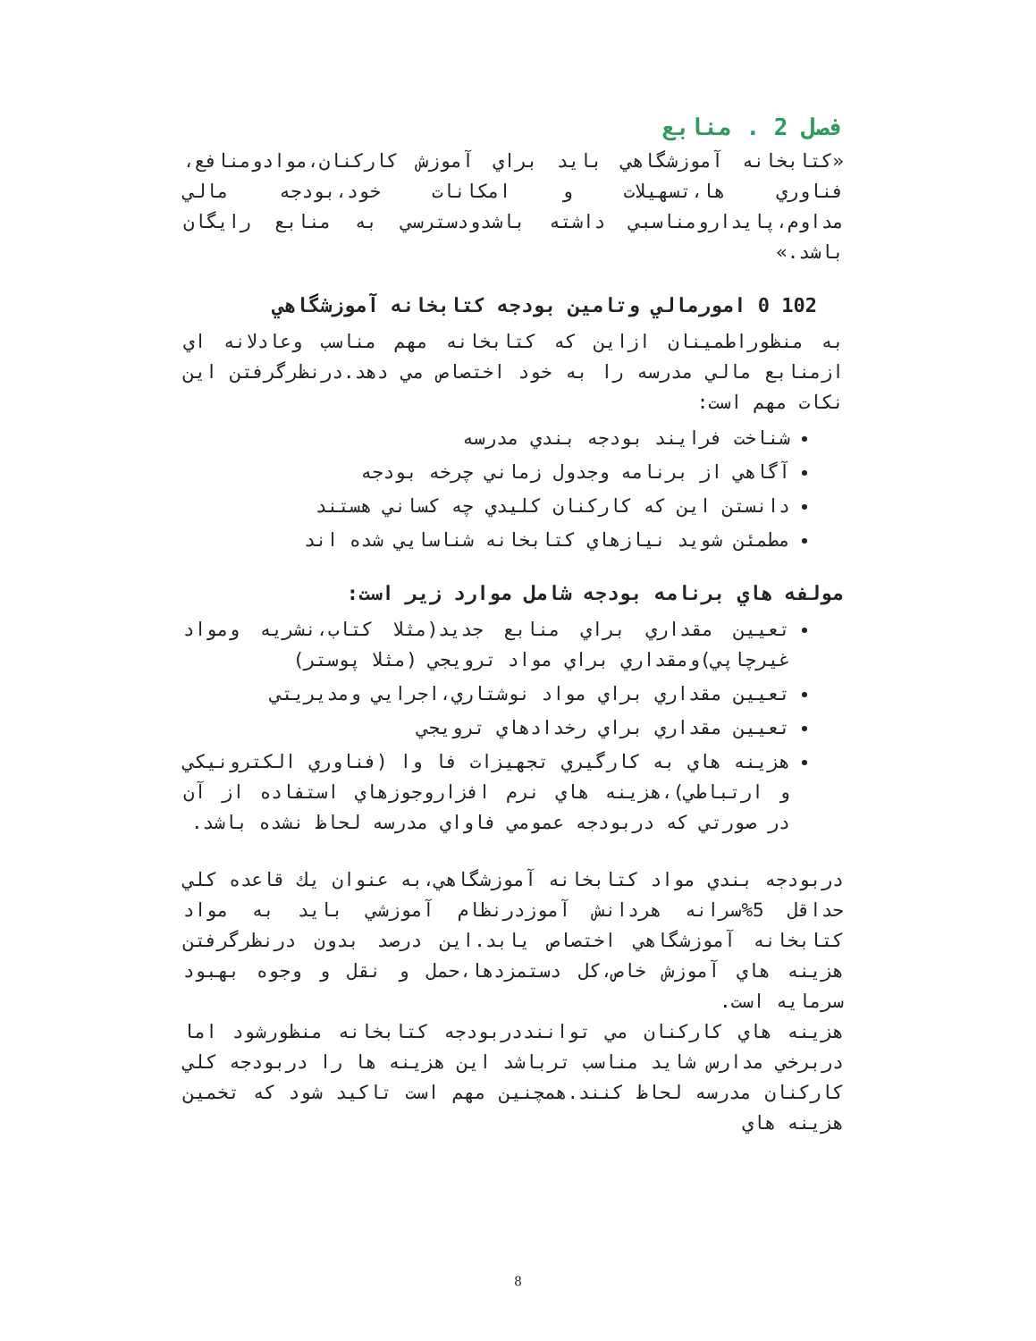فصل 2 . منابع
«کتابخانه آموزشگاهي بايد براي آموزش کارکنان،موادومنافع، فناوري ها،تسهيلات و امکانات خود،بودجه مالي مداوم،پايدارومناسبي داشته باشدودسترسي به منابع رايگان باشد.»
102 0 امورمالي وتامين بودجه کتابخانه آموزشگاهي
به منظوراطمينان ازاين که کتابخانه مهم مناسب وعادلانه اي ازمنابع مالي مدرسه را به خود اختصاص مي دهد.درنظرگرفتن اين نکات مهم است:
شناخت فرايند بودجه بندي مدرسه
آگاهي از برنامه وجدول زماني چرخه بودجه
دانستن اين که کارکنان کليدي چه کساني هستند
مطمئن شويد نيازهاي کتابخانه شناسايي شده اند
مولفه هاي برنامه بودجه شامل موارد زير است:
تعيين مقداري براي منابع جديد(مثلا کتاب،نشريه ومواد غيرچاپي)ومقداري براي مواد ترويجي (مثلا پوستر)
تعيين مقداري براي مواد نوشتاري،اجرايي ومديريتي
تعيين مقداري براي رخدادهاي ترويجي
هزينه هاي به کارگيري تجهيزات فا وا (فناوري الکترونيکي و ارتباطي)،هزينه هاي نرم افزاروجوزهاي استفاده از آن در صورتي که دربودجه عمومي فاواي مدرسه لحاظ نشده باشد.
دربودجه بندي مواد کتابخانه آموزشگاهي،به عنوان يك قاعده کلي حداقل 5%سرانه هردانش آموزدرنظام آموزشي بايد به مواد کتابخانه آموزشگاهي اختصاص يابد.اين درصد بدون درنظرگرفتن هزينه هاي آموزش خاص،کل دستمزدها،حمل و نقل و وجوه بهبود سرمايه است.
هزينه هاي کارکنان مي تواننددربودجه کتابخانه منظورشود اما دربرخي مدارس شايد مناسب ترباشد اين هزينه ها را دربودجه کلي کارکنان مدرسه لحاظ کنند.همچنين مهم است تاکيد شود که تخمين هزينه هاي
8